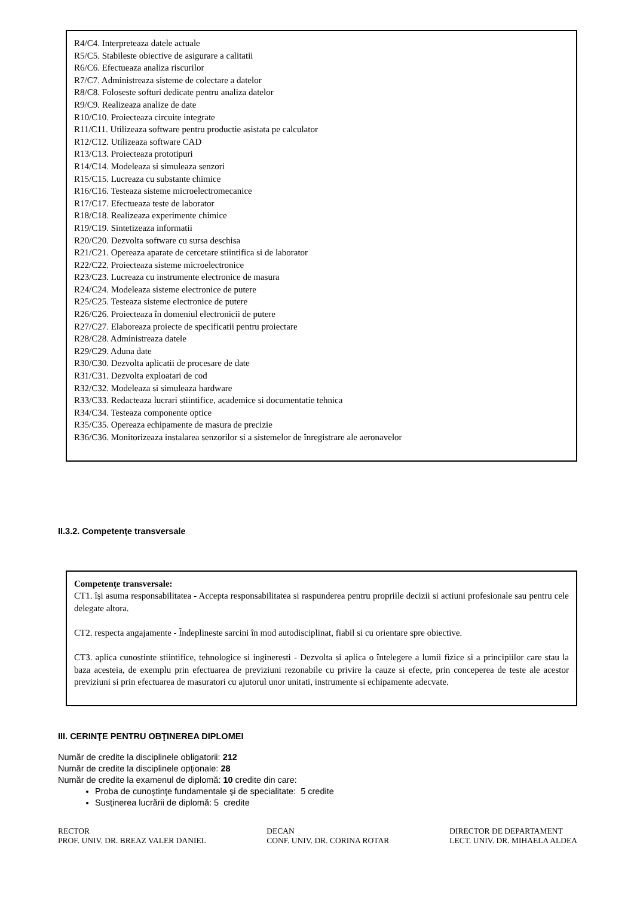R4/C4. Interpreteaza datele actuale
R5/C5. Stabileste obiective de asigurare a calitatii
R6/C6. Efectueaza analiza riscurilor
R7/C7. Administreaza sisteme de colectare a datelor
R8/C8. Foloseste softuri dedicate pentru analiza datelor
R9/C9. Realizeaza analize de date
R10/C10. Proiecteaza circuite integrate
R11/C11. Utilizeaza software pentru productie asistata pe calculator
R12/C12. Utilizeaza software CAD
R13/C13. Proiecteaza prototipuri
R14/C14. Modeleaza si simuleaza senzori
R15/C15. Lucreaza cu substante chimice
R16/C16. Testeaza sisteme microelectromecanice
R17/C17. Efectueaza teste de laborator
R18/C18. Realizeaza experimente chimice
R19/C19. Sintetizeaza informatii
R20/C20. Dezvolta software cu sursa deschisa
R21/C21. Opereaza aparate de cercetare stiintifica si de laborator
R22/C22. Proiecteaza sisteme microelectronice
R23/C23. Lucreaza cu instrumente electronice de masura
R24/C24. Modeleaza sisteme electronice de putere
R25/C25. Testeaza sisteme electronice de putere
R26/C26. Proiecteaza în domeniul electronicii de putere
R27/C27. Elaboreaza proiecte de specificatii pentru proiectare
R28/C28. Administreaza datele
R29/C29. Aduna date
R30/C30. Dezvolta aplicatii de procesare de date
R31/C31. Dezvolta exploatari de cod
R32/C32. Modeleaza si simuleaza hardware
R33/C33. Redacteaza lucrari stiintifice, academice si documentatie tehnica
R34/C34. Testeaza componente optice
R35/C35. Opereaza echipamente de masura de precizie
R36/C36. Monitorizeaza instalarea senzorilor si a sistemelor de înregistrare ale aeronavelor
II.3.2. Competențe transversale
Competenţe transversale:
CT1. își asuma responsabilitatea - Accepta responsabilitatea si raspunderea pentru propriile decizii si actiuni profesionale sau pentru cele delegate altora.
CT2. respecta angajamente - Îndeplineste sarcini în mod autodisciplinat, fiabil si cu orientare spre obiective.
CT3. aplica cunostinte stiintifice, tehnologice si ingineresti - Dezvolta si aplica o întelegere a lumii fizice si a principiilor care stau la baza acesteia, de exemplu prin efectuarea de previziuni rezonabile cu privire la cauze si efecte, prin conceperea de teste ale acestor previziuni si prin efectuarea de masuratori cu ajutorul unor unitati, instrumente si echipamente adecvate.
III. CERINŢE PENTRU OBŢINEREA DIPLOMEI
Număr de credite la disciplinele obligatorii: 212
Număr de credite la disciplinele opţionale: 28
Număr de credite la examenul de diplomă: 10 credite din care:
Proba de cunoştinţe fundamentale şi de specialitate: 5 credite
Susţinerea lucrării de diplomă: 5 credite
RECTOR
PROF. UNIV. DR. BREAZ VALER DANIEL
DECAN
CONF. UNIV. DR. CORINA ROTAR
DIRECTOR DE DEPARTAMENT
LECT. UNIV. DR. MIHAELA ALDEA